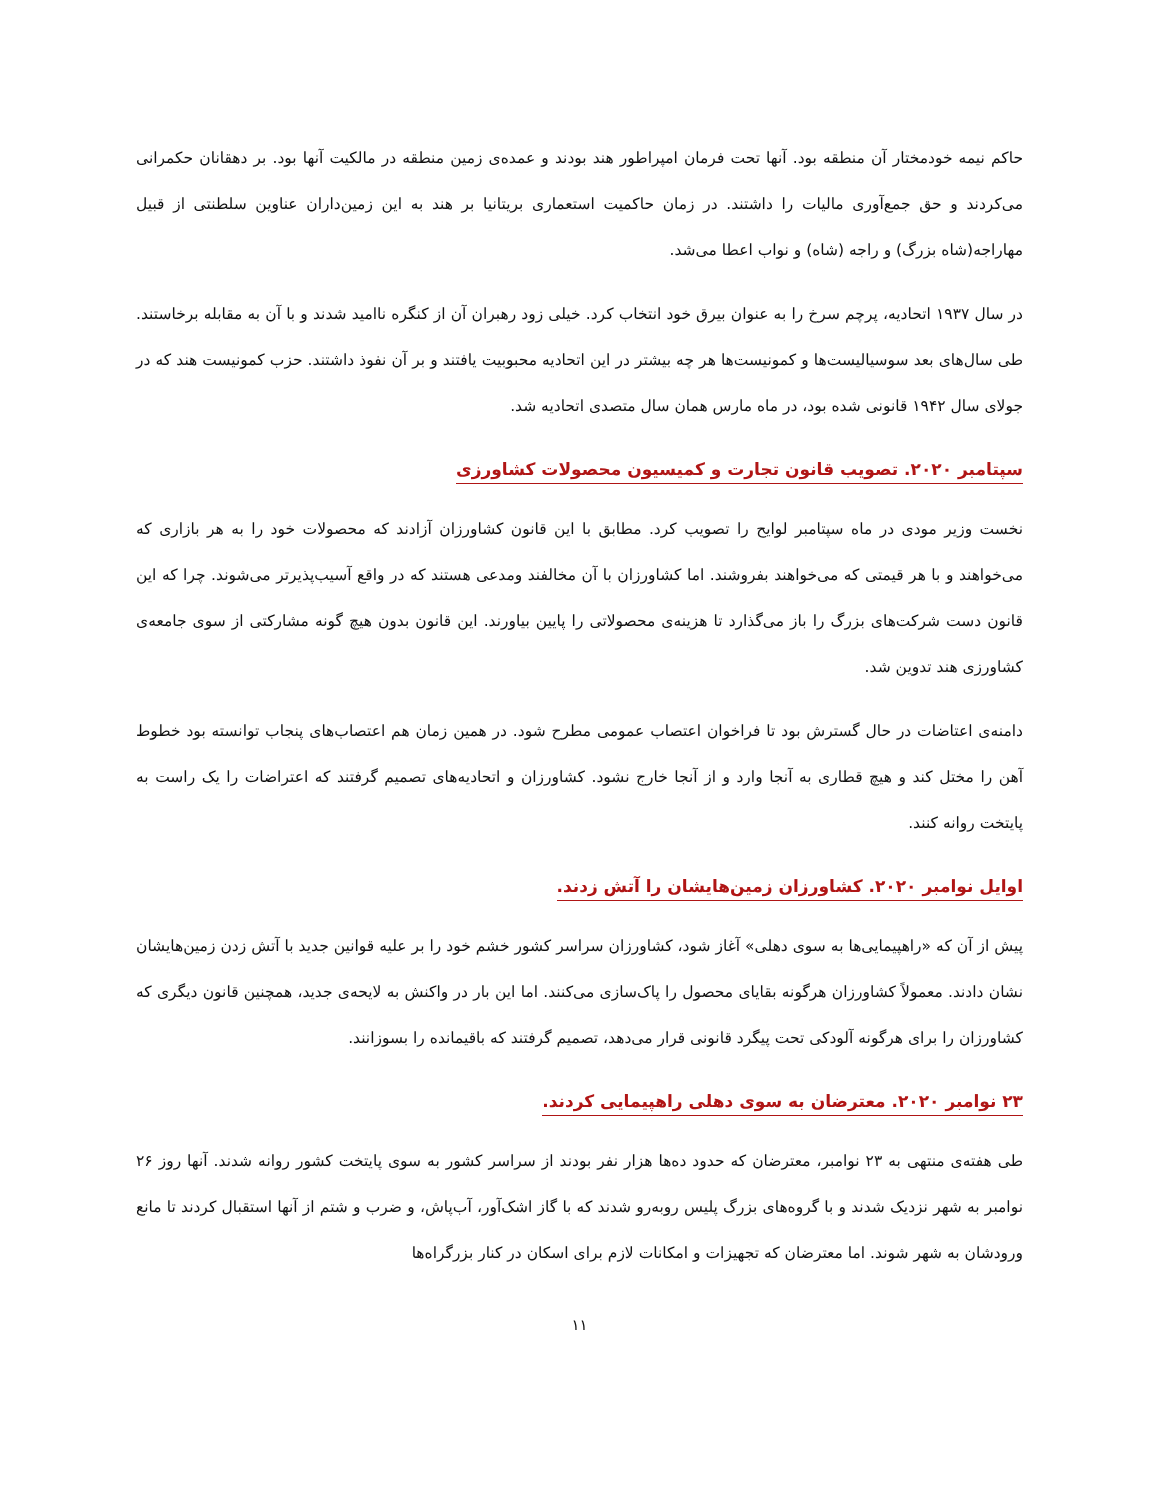حاکم نیمه خودمختار آن منطقه بود. آنها تحت فرمان امپراطور هند بودند و عمده‌ی زمین منطقه در مالکیت آنها بود. بر دهقانان حکمرانی می‌کردند و حق جمع‌آوری مالیات را داشتند. در زمان حاکمیت استعماری بریتانیا بر هند به این زمین‌داران عناوین سلطنتی از قبیل مهاراجه(شاه بزرگ) و راجه (شاه) و نواب اعطا می‌شد.
در سال ۱۹۳۷ اتحادیه، پرچم سرخ را به عنوان بیرق خود انتخاب کرد. خیلی زود رهبران آن از کنگره ناامید شدند و با آن به مقابله برخاستند. طی سال‌های بعد سوسیالیست‌ها و کمونیست‌ها هر چه بیشتر در این اتحادیه محبوبیت یافتند و بر آن نفوذ داشتند. حزب کمونیست هند که در جولای سال ۱۹۴۲ قانونی شده بود، در ماه مارس همان سال متصدی اتحادیه شد.
سپتامبر ۲۰۲۰. تصویب قانون تجارت و کمیسیون محصولات کشاورزی
نخست وزیر مودی در ماه سپتامبر لوایح را تصویب کرد. مطابق با این قانون کشاورزان آزادند که محصولات خود را به هر بازاری که می‌خواهند و با هر قیمتی که می‌خواهند بفروشند. اما کشاورزان با آن مخالفند ومدعی هستند که در واقع آسیب‌پذیرتر می‌شوند. چرا که این قانون دست شرکت‌های بزرگ را باز می‌گذارد تا هزینه‌ی محصولاتی را پایین بیاورند. این قانون بدون هیچ گونه مشارکتی از سوی جامعه‌ی کشاورزی هند تدوین شد.
دامنه‌ی اعتاضات در حال گسترش بود تا فراخوان اعتصاب عمومی مطرح شود. در همین زمان هم اعتصاب‌های پنجاب توانسته بود خطوط آهن را مختل کند و هیچ قطاری به آنجا وارد و از آنجا خارج نشود. کشاورزان و اتحادیه‌های تصمیم گرفتند که اعتراضات را یک راست به پایتخت روانه کنند.
اوایل نوامبر ۲۰۲۰. کشاورزان زمین‌هایشان را آتش زدند.
پیش از آن که «راهپیمایی‌ها به سوی دهلی» آغاز شود، کشاورزان سراسر کشور خشم خود را بر علیه قوانین جدید با آتش زدن زمین‌هایشان نشان دادند. معمولاً کشاورزان هرگونه بقایای محصول را پاک‌سازی می‌کنند. اما این بار در واکنش به لایحه‌ی جدید، همچنین قانون دیگری که کشاورزان را برای هرگونه آلودکی تحت پیگرد قانونی قرار می‌دهد، تصمیم گرفتند که باقیمانده را بسوزانند.
۲۳ نوامبر ۲۰۲۰. معترضان به سوی دهلی راهپیمایی کردند.
طی هفته‌ی منتهی به ۲۳ نوامبر، معترضان که حدود ده‌ها هزار نفر بودند از سراسر کشور به سوی پایتخت کشور روانه شدند. آنها روز ۲۶ نوامبر به شهر نزدیک شدند و با گروه‌های بزرگ پلیس روبه‌رو شدند که با گاز اشک‌آور، آب‌پاش، و ضرب و شتم از آنها استقبال کردند تا مانع ورودشان به شهر شوند. اما معترضان که تجهیزات و امکانات لازم برای اسکان در کنار بزرگراه‌ها
۱۱